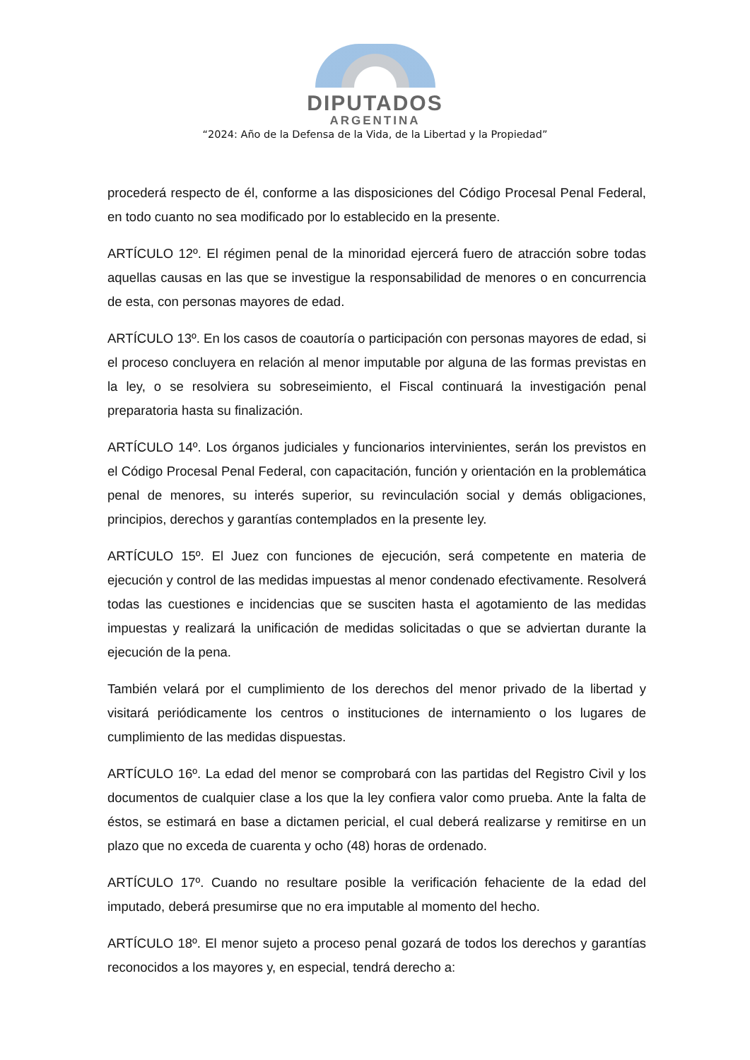DIPUTADOS
ARGENTINA
“2024: Año de la Defensa de la Vida, de la Libertad y la Propiedad”
procederá respecto de él, conforme a las disposiciones del Código Procesal Penal Federal, en todo cuanto no sea modificado por lo establecido en la presente.
ARTÍCULO 12º. El régimen penal de la minoridad ejercerá fuero de atracción sobre todas aquellas causas en las que se investigue la responsabilidad de menores o en concurrencia de esta, con personas mayores de edad.
ARTÍCULO 13º. En los casos de coautoría o participación con personas mayores de edad, si el proceso concluyera en relación al menor imputable por alguna de las formas previstas en la ley, o se resolviera su sobreseimiento, el Fiscal continuará la investigación penal preparatoria hasta su finalización.
ARTÍCULO 14º. Los órganos judiciales y funcionarios intervinientes, serán los previstos en el Código Procesal Penal Federal, con capacitación, función y orientación en la problemática penal de menores, su interés superior, su revinculación social y demás obligaciones, principios, derechos y garantías contemplados en la presente ley.
ARTÍCULO 15º. El Juez con funciones de ejecución, será competente en materia de ejecución y control de las medidas impuestas al menor condenado efectivamente. Resolverá todas las cuestiones e incidencias que se susciten hasta el agotamiento de las medidas impuestas y realizará la unificación de medidas solicitadas o que se adviertan durante la ejecución de la pena.
También velará por el cumplimiento de los derechos del menor privado de la libertad y visitará periódicamente los centros o instituciones de internamiento o los lugares de cumplimiento de las medidas dispuestas.
ARTÍCULO 16º. La edad del menor se comprobará con las partidas del Registro Civil y los documentos de cualquier clase a los que la ley confiera valor como prueba. Ante la falta de éstos, se estimará en base a dictamen pericial, el cual deberá realizarse y remitirse en un plazo que no exceda de cuarenta y ocho (48) horas de ordenado.
ARTÍCULO 17º. Cuando no resultare posible la verificación fehaciente de la edad del imputado, deberá presumirse que no era imputable al momento del hecho.
ARTÍCULO 18º. El menor sujeto a proceso penal gozará de todos los derechos y garantías reconocidos a los mayores y, en especial, tendrá derecho a: